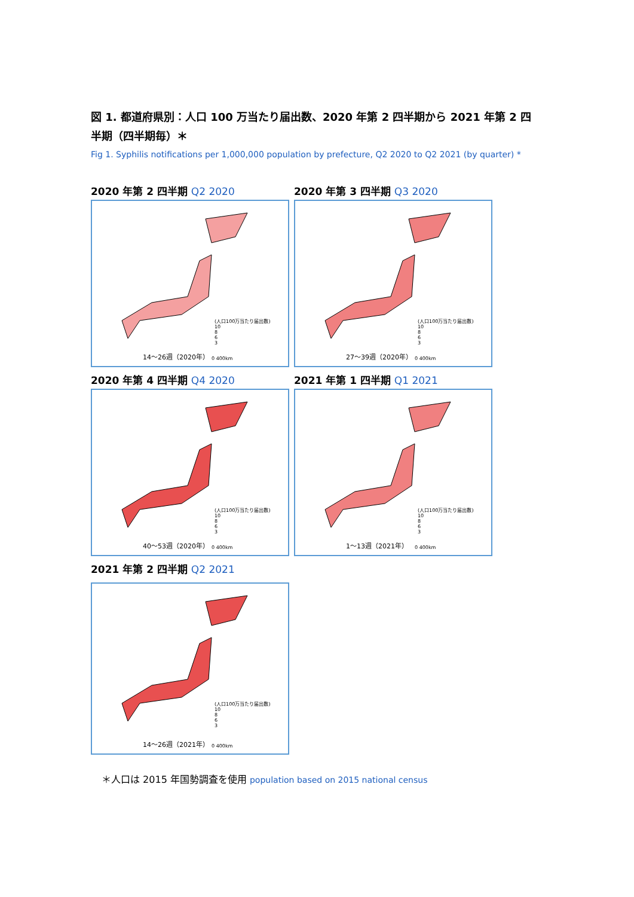図 1. 都道府県別：人口 100 万当たり届出数、2020 年第 2 四半期から 2021 年第 2 四半期（四半期毎）＊
Fig 1. Syphilis notifications per 1,000,000 population by prefecture, Q2 2020 to Q2 2021 (by quarter) *
2020 年第 2 四半期 Q2 2020
(人口100万当たり届出数)
10
8
6
3
14〜26週（2020年） 0 400km
2020 年第 3 四半期 Q3 2020
(人口100万当たり届出数)
10
8
6
3
27〜39週（2020年） 0 400km
2020 年第 4 四半期 Q4 2020
(人口100万当たり届出数)
10
8
6
3
40〜53週（2020年） 0 400km
2021 年第 1 四半期 Q1 2021
(人口100万当たり届出数)
10
8
6
3
1〜13週（2021年） 0 400km
2021 年第 2 四半期 Q2 2021
(人口100万当たり届出数)
10
8
6
3
14〜26週（2021年） 0 400km
＊人口は 2015 年国勢調査を使用 population based on 2015 national census